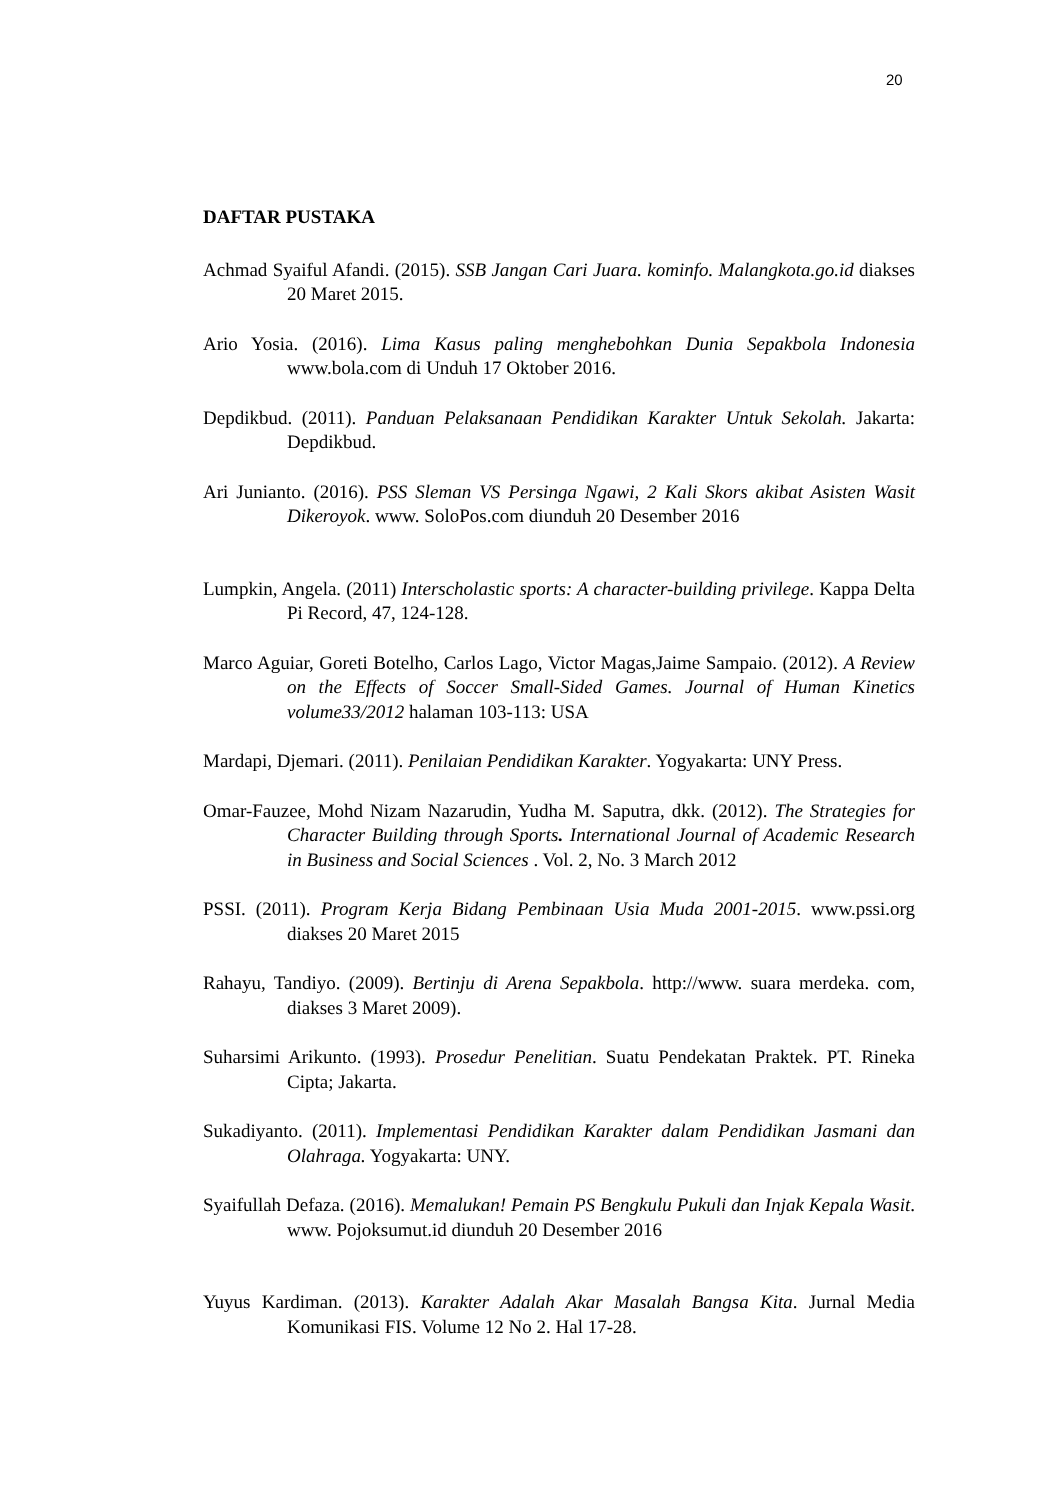20
DAFTAR PUSTAKA
Achmad Syaiful Afandi. (2015). SSB Jangan Cari Juara. kominfo. Malangkota.go.id diakses 20 Maret 2015.
Ario Yosia. (2016). Lima Kasus paling menghebohkan Dunia Sepakbola Indonesia www.bola.com di Unduh 17 Oktober 2016.
Depdikbud. (2011). Panduan Pelaksanaan Pendidikan Karakter Untuk Sekolah. Jakarta: Depdikbud.
Ari Junianto. (2016). PSS Sleman VS Persinga Ngawi, 2 Kali Skors akibat Asisten Wasit Dikeroyok. www. SoloPos.com diunduh 20 Desember 2016
Lumpkin, Angela. (2011) Interscholastic sports: A character-building privilege. Kappa Delta Pi Record, 47, 124-128.
Marco Aguiar, Goreti Botelho, Carlos Lago, Victor Magas,Jaime Sampaio. (2012). A Review on the Effects of Soccer Small-Sided Games. Journal of Human Kinetics volume33/2012 halaman 103-113: USA
Mardapi, Djemari. (2011). Penilaian Pendidikan Karakter. Yogyakarta: UNY Press.
Omar-Fauzee, Mohd Nizam Nazarudin, Yudha M. Saputra, dkk. (2012). The Strategies for Character Building through Sports. International Journal of Academic Research in Business and Social Sciences . Vol. 2, No. 3 March 2012
PSSI. (2011). Program Kerja Bidang Pembinaan Usia Muda 2001-2015. www.pssi.org diakses 20 Maret 2015
Rahayu, Tandiyo. (2009). Bertinju di Arena Sepakbola. http://www. suara merdeka. com, diakses 3 Maret 2009).
Suharsimi Arikunto. (1993). Prosedur Penelitian. Suatu Pendekatan Praktek. PT. Rineka Cipta; Jakarta.
Sukadiyanto. (2011). Implementasi Pendidikan Karakter dalam Pendidikan Jasmani dan Olahraga. Yogyakarta: UNY.
Syaifullah Defaza. (2016). Memalukan! Pemain PS Bengkulu Pukuli dan Injak Kepala Wasit. www. Pojoksumut.id diunduh 20 Desember 2016
Yuyus Kardiman. (2013). Karakter Adalah Akar Masalah Bangsa Kita. Jurnal Media Komunikasi FIS. Volume 12 No 2. Hal 17-28.